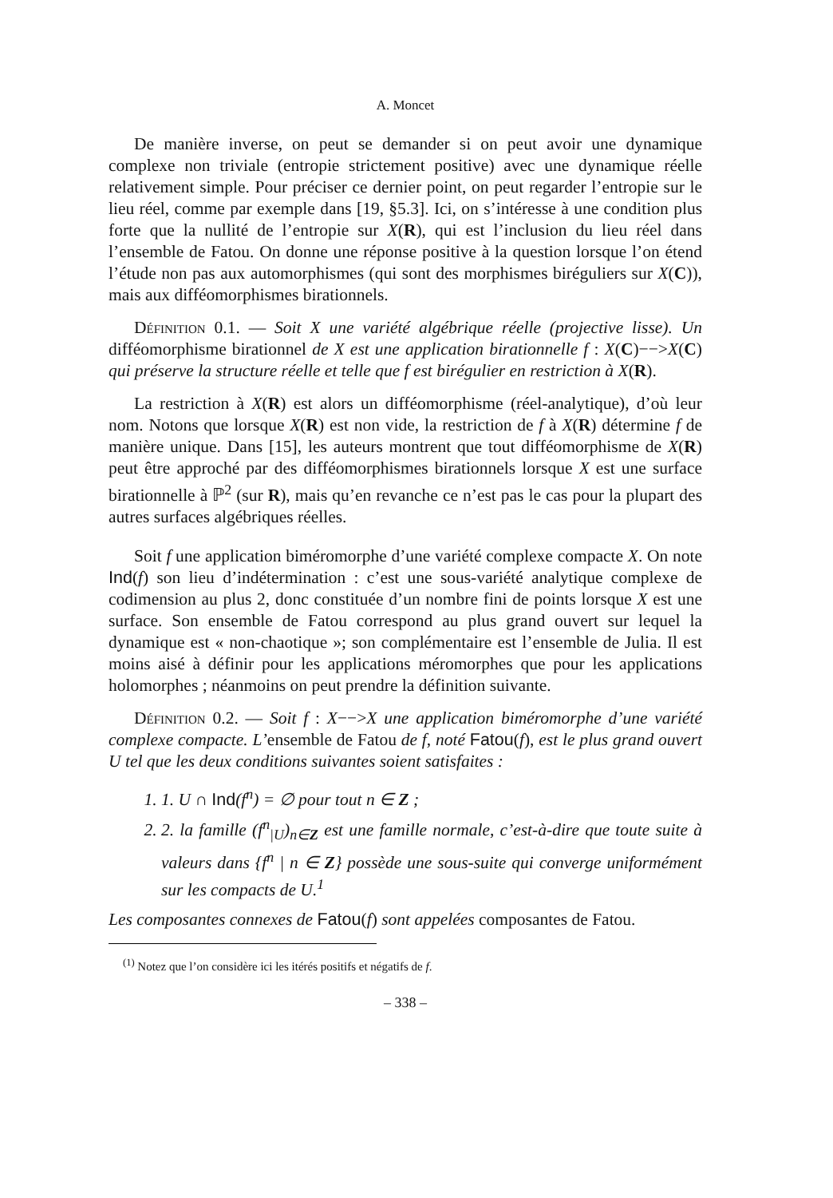A. Moncet
De manière inverse, on peut se demander si on peut avoir une dynamique complexe non triviale (entropie strictement positive) avec une dynamique réelle relativement simple. Pour préciser ce dernier point, on peut regarder l’entropie sur le lieu réel, comme par exemple dans [19, §5.3]. Ici, on s’intéresse à une condition plus forte que la nullité de l’entropie sur X(R), qui est l’inclusion du lieu réel dans l’ensemble de Fatou. On donne une réponse positive à la question lorsque l’on étend l’étude non pas aux automorphismes (qui sont des morphismes biréguliers sur X(C)), mais aux difféomorphismes birationnels.
Définition 0.1. — Soit X une variété algébrique réelle (projective lisse). Un difféomorphisme birationnel de X est une application birationnelle f : X(C)−−>X(C) qui préserve la structure réelle et telle que f est birégulier en restriction à X(R).
La restriction à X(R) est alors un difféomorphisme (réel-analytique), d’où leur nom. Notons que lorsque X(R) est non vide, la restriction de f à X(R) détermine f de manière unique. Dans [15], les auteurs montrent que tout difféomorphisme de X(R) peut être approché par des difféomorphismes birationnels lorsque X est une surface birationnelle à ℙ<sup>2</sup> (sur R), mais qu’en revanche ce n’est pas le cas pour la plupart des autres surfaces algébriques réelles.
Soit f une application biméromorphe d’une variété complexe compacte X. On note Ind(f) son lieu d’indétermination : c’est une sous-variété analytique complexe de codimension au plus 2, donc constituée d’un nombre fini de points lorsque X est une surface. Son ensemble de Fatou correspond au plus grand ouvert sur lequel la dynamique est « non-chaotique »; son complémentaire est l’ensemble de Julia. Il est moins aisé à définir pour les applications méromorphes que pour les applications holomorphes ; néanmoins on peut prendre la définition suivante.
Définition 0.2. — Soit f : X−−>X une application biméromorphe d’une variété complexe compacte. L’ensemble de Fatou de f, noté Fatou(f), est le plus grand ouvert U tel que les deux conditions suivantes soient satisfaites :
1. 1. U ∩ Ind(f<sup>n</sup>) = ∅ pour tout n ∈ Z ;
2. 2. la famille (f<sup>n</sup><sub>|U</sub>)<sub>n∈Z</sub> est une famille normale, c’est-à-dire que toute suite à valeurs dans {f<sup>n</sup> | n ∈ Z} possède une sous-suite qui converge uniformément sur les compacts de U.<sup>1</sup>
Les composantes connexes de Fatou(f) sont appelées composantes de Fatou.
<sup>(1)</sup> Notez que l’on considère ici les itérés positifs et négatifs de f.
– 338 –